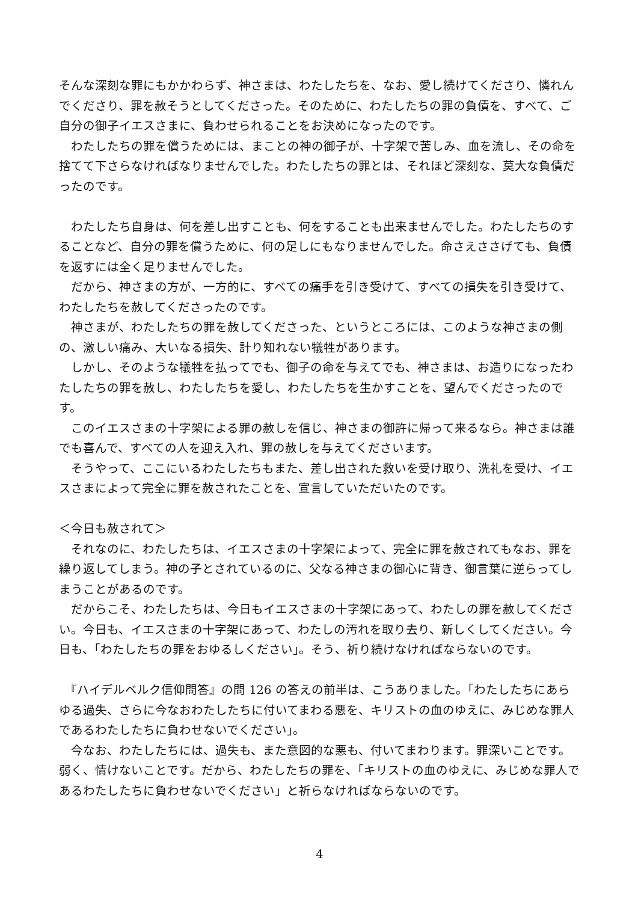そんな深刻な罪にもかかわらず、神さまは、わたしたちを、なお、愛し続けてくださり、憐れんでくださり、罪を赦そうとしてくださった。そのために、わたしたちの罪の負債を、すべて、ご自分の御子イエスさまに、負わせられることをお決めになったのです。
　わたしたちの罪を償うためには、まことの神の御子が、十字架で苦しみ、血を流し、その命を捨てて下さらなければなりませんでした。わたしたちの罪とは、それほど深刻な、莫大な負債だったのです。
　わたしたち自身は、何を差し出すことも、何をすることも出来ませんでした。わたしたちのすることなど、自分の罪を償うために、何の足しにもなりませんでした。命さえささげても、負債を返すには全く足りませんでした。
　だから、神さまの方が、一方的に、すべての痛手を引き受けて、すべての損失を引き受けて、わたしたちを赦してくださったのです。
　神さまが、わたしたちの罪を赦してくださった、というところには、このような神さまの側の、激しい痛み、大いなる損失、計り知れない犠牲があります。
　しかし、そのような犠牲を払ってでも、御子の命を与えてでも、神さまは、お造りになったわたしたちの罪を赦し、わたしたちを愛し、わたしたちを生かすことを、望んでくださったのです。
　このイエスさまの十字架による罪の赦しを信じ、神さまの御許に帰って来るなら。神さまは誰でも喜んで、すべての人を迎え入れ、罪の赦しを与えてくださいます。
　そうやって、ここにいるわたしたちもまた、差し出された救いを受け取り、洗礼を受け、イエスさまによって完全に罪を赦されたことを、宣言していただいたのです。
＜今日も赦されて＞
　それなのに、わたしたちは、イエスさまの十字架によって、完全に罪を赦されてもなお、罪を繰り返してしまう。神の子とされているのに、父なる神さまの御心に背き、御言葉に逆らってしまうことがあるのです。
　だからこそ、わたしたちは、今日もイエスさまの十字架にあって、わたしの罪を赦してください。今日も、イエスさまの十字架にあって、わたしの汚れを取り去り、新しくしてください。今日も、「わたしたちの罪をおゆるしください」。そう、祈り続けなければならないのです。
　『ハイデルベルク信仰問答』の問 126 の答えの前半は、こうありました。「わたしたちにあらゆる過失、さらに今なおわたしたちに付いてまわる悪を、キリストの血のゆえに、みじめな罪人であるわたしたちに負わせないでください」。
　今なお、わたしたちには、過失も、また意図的な悪も、付いてまわります。罪深いことです。弱く、情けないことです。だから、わたしたちの罪を、「キリストの血のゆえに、みじめな罪人であるわたしたちに負わせないでください」と祈らなければならないのです。
4